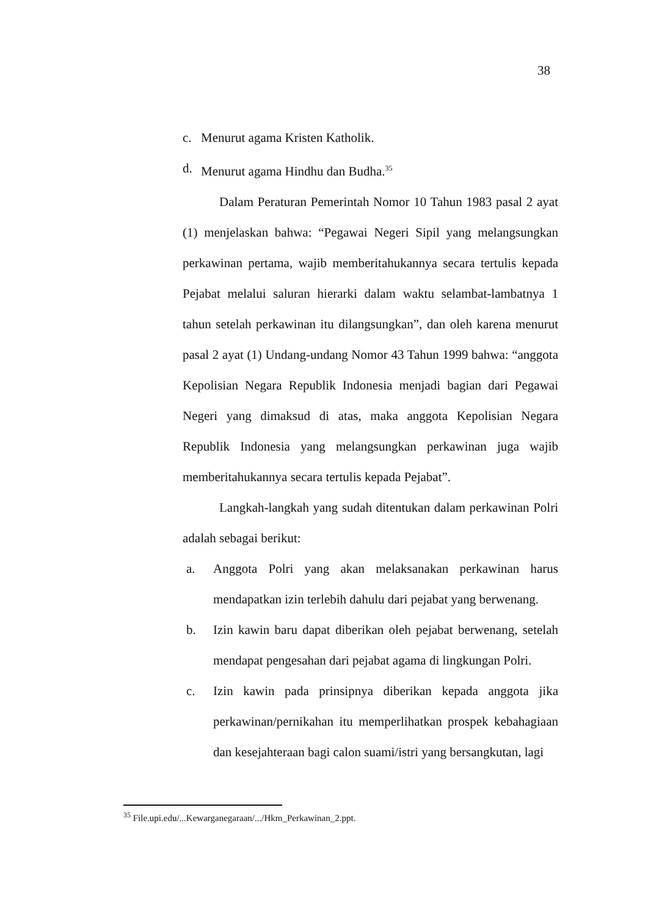38
c. Menurut agama Kristen Katholik.
d. Menurut agama Hindhu dan Budha.<sup>35</sup>
Dalam Peraturan Pemerintah Nomor 10 Tahun 1983 pasal 2 ayat (1) menjelaskan bahwa: “Pegawai Negeri Sipil yang melangsungkan perkawinan pertama, wajib memberitahukannya secara tertulis kepada Pejabat melalui saluran hierarki dalam waktu selambat-lambatnya 1 tahun setelah perkawinan itu dilangsungkan”, dan oleh karena menurut pasal 2 ayat (1) Undang-undang Nomor 43 Tahun 1999 bahwa: “anggota Kepolisian Negara Republik Indonesia menjadi bagian dari Pegawai Negeri yang dimaksud di atas, maka anggota Kepolisian Negara Republik Indonesia yang melangsungkan perkawinan juga wajib memberitahukannya secara tertulis kepada Pejabat”.
Langkah-langkah yang sudah ditentukan dalam perkawinan Polri adalah sebagai berikut:
a. Anggota Polri yang akan melaksanakan perkawinan harus mendapatkan izin terlebih dahulu dari pejabat yang berwenang.
b. Izin kawin baru dapat diberikan oleh pejabat berwenang, setelah mendapat pengesahan dari pejabat agama di lingkungan Polri.
c. Izin kawin pada prinsipnya diberikan kepada anggota jika perkawinan/pernikahan itu memperlihatkan prospek kebahagiaan dan kesejahteraan bagi calon suami/istri yang bersangkutan, lagi
<sup>35</sup> File.upi.edu/...Kewarganegaraan/.../Hkm_Perkawinan_2.ppt.